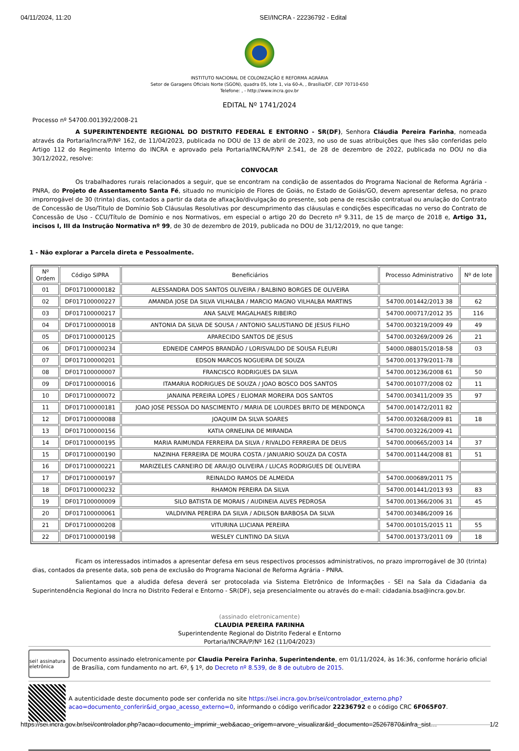04/11/2024, 11:20 SEI/INCRA - 22236792 - Edital
INSTITUTO NACIONAL DE COLONIZAÇÃO E REFORMA AGRÁRIA
Setor de Garagens Oficiais Norte (SGON), quadra 05, lote 1, via 60-A, , Brasília/DF, CEP 70710-650
Telefone: , - http://www.incra.gov.br
EDITAL Nº 1741/2024
Processo nº 54700.001392/2008-21
A SUPERINTENDENTE REGIONAL DO DISTRITO FEDERAL E ENTORNO - SR(DF), Senhora Cláudia Pereira Farinha, nomeada através da Portaria/Incra/P/Nº 162, de 11/04/2023, publicada no DOU de 13 de abril de 2023, no uso de suas atribuições que lhes são conferidas pelo Artigo 112 do Regimento Interno do INCRA e aprovado pela Portaria/INCRA/P/Nº 2.541, de 28 de dezembro de 2022, publicada no DOU no dia 30/12/2022, resolve:
CONVOCAR
Os trabalhadores rurais relacionados a seguir, que se encontram na condição de assentados do Programa Nacional de Reforma Agrária - PNRA, do Projeto de Assentamento Santa Fé, situado no município de Flores de Goiás, no Estado de Goiás/GO, devem apresentar defesa, no prazo improrrogável de 30 (trinta) dias, contados a partir da data de afixação/divulgação do presente, sob pena de rescisão contratual ou anulação do Contrato de Concessão de Uso/Titulo de Domínio Sob Cláusulas Resolutivas por descumprimento das cláusulas e condições especificadas no verso do Contrato de Concessão de Uso - CCU/Título de Domínio e nos Normativos, em especial o artigo 20 do Decreto nº 9.311, de 15 de março de 2018 e, Artigo 31, incisos I, III da Instrução Normativa nº 99, de 30 de dezembro de 2019, publicada no DOU de 31/12/2019, no que tange:
1 - Não explorar a Parcela direta e Pessoalmente.
| Nº Ordem | Código SIPRA | Beneficiários | Processo Administrativo | Nº de lote |
| --- | --- | --- | --- | --- |
| 01 | DF017100000182 | ALESSANDRA DOS SANTOS OLIVEIRA / BALBINO BORGES DE OLIVEIRA | | |
| 02 | DF017100000227 | AMANDA JOSE DA SILVA VILHALBA / MARCIO MAGNO VILHALBA MARTINS | 54700.001442/2013 38 | 62 |
| 03 | DF017100000217 | ANA SALVE MAGALHAES RIBEIRO | 54700.000717/2012 35 | 116 |
| 04 | DF017100000018 | ANTONIA DA SILVA DE SOUSA / ANTONIO SALUSTIANO DE JESUS FILHO | 54700.003219/2009 49 | 49 |
| 05 | DF017100000125 | APARECIDO SANTOS DE JESUS | 54700.003269/2009 26 | 21 |
| 06 | DF017100000234 | EDNEIDE CAMPOS BRANDÃO / LORISVALDO DE SOUSA FLEURI | 54000.088015/2018-58 | 03 |
| 07 | DF017100000201 | EDSON MARCOS NOGUEIRA DE SOUZA | 54700.001379/2011-78 | |
| 08 | DF017100000007 | FRANCISCO RODRIGUES DA SILVA | 54700.001236/2008 61 | 50 |
| 09 | DF017100000016 | ITAMARIA RODRIGUES DE SOUZA / JOAO BOSCO DOS SANTOS | 54700.001077/2008 02 | 11 |
| 10 | DF017100000072 | JANAINA PEREIRA LOPES / ELIOMAR MOREIRA DOS SANTOS | 54700.003411/2009 35 | 97 |
| 11 | DF017100000181 | JOAO JOSE PESSOA DO NASCIMENTO / MARIA DE LOURDES BRITO DE MENDONÇA | 54700.001472/2011 82 | |
| 12 | DF017100000088 | JOAQUIM DA SILVA SOARES | 54700.003268/2009 81 | 18 |
| 13 | DF017100000156 | KATIA ORNELINA DE MIRANDA | 54700.003226/2009 41 | |
| 14 | DF017100000195 | MARIA RAIMUNDA FERREIRA DA SILVA / RIVALDO FERREIRA DE DEUS | 54700.000665/2003 14 | 37 |
| 15 | DF017100000190 | NAZINHA FERREIRA DE MOURA COSTA / JANUARIO SOUZA DA COSTA | 54700.001144/2008 81 | 51 |
| 16 | DF017100000221 | MARIZELES CARNEIRO DE ARAUJO OLIVEIRA / LUCAS RODRIGUES DE OLIVEIRA | | |
| 17 | DF017100000197 | REINALDO RAMOS DE ALMEIDA | 54700.000689/2011 75 | |
| 18 | DF017100000232 | RHAMON PEREIRA DA SILVA | 54700.001441/2013 93 | 83 |
| 19 | DF017100000009 | SILO BATISTA DE MORAIS / AUDINEIA ALVES PEDROSA | 54700.001366/2006 31 | 45 |
| 20 | DF017100000061 | VALDIVINA PEREIRA DA SILVA / ADILSON BARBOSA DA SILVA | 54700.003486/2009 16 | |
| 21 | DF017100000208 | VITURINA LUCIANA PEREIRA | 54700.001015/2015 11 | 55 |
| 22 | DF017100000198 | WESLEY CLINTINO DA SILVA | 54700.001373/2011 09 | 18 |
Ficam os interessados intimados a apresentar defesa em seus respectivos processos administrativos, no prazo improrrogável de 30 (trinta) dias, contados da presente data, sob pena de exclusão do Programa Nacional de Reforma Agrária - PNRA.
Salientamos que a aludida defesa deverá ser protocolada via Sistema Eletrônico de Informações - SEI na Sala da Cidadania da Superintendência Regional do Incra no Distrito Federal e Entorno - SR(DF), seja presencialmente ou através do e-mail: cidadania.bsa@incra.gov.br.
(assinado eletronicamente)
CLAUDIA PEREIRA FARINHA
Superintendente Regional do Distrito Federal e Entorno
Portaria/INCRA/P/Nº 162 (11/04/2023)
sei! assinatura eletrônica
Documento assinado eletronicamente por Claudia Pereira Farinha, Superintendente, em 01/11/2024, às 16:36, conforme horário oficial de Brasília, com fundamento no art. 6º, § 1º, do Decreto nº 8.539, de 8 de outubro de 2015.
A autenticidade deste documento pode ser conferida no site https://sei.incra.gov.br/sei/controlador_externo.php?acao=documento_conferir&id_orgao_acesso_externo=0, informando o código verificador 22236792 e o código CRC 6F065F07.
https://sei.incra.gov.br/sei/controlador.php?acao=documento_imprimir_web&acao_origem=arvore_visualizar&id_documento=25267870&infra_sist… 1/2